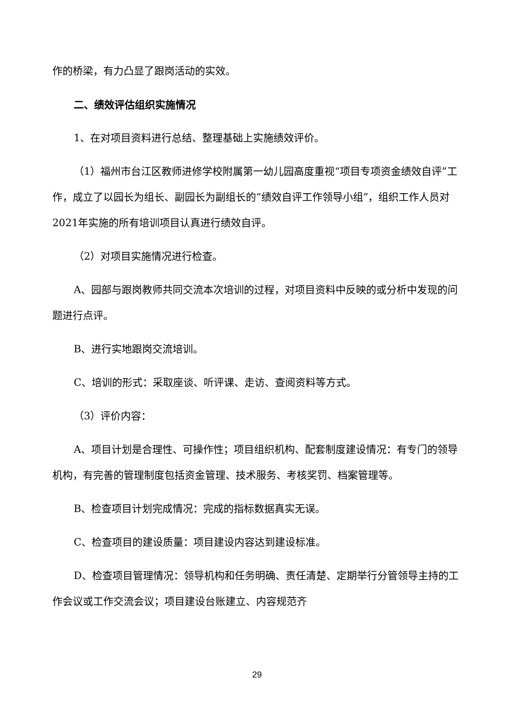作的桥梁，有力凸显了跟岗活动的实效。
二、绩效评估组织实施情况
1、在对项目资料进行总结、整理基础上实施绩效评价。
（1）福州市台江区教师进修学校附属第一幼儿园高度重视“项目专项资金绩效自评”工作，成立了以园长为组长、副园长为副组长的“绩效自评工作领导小组”，组织工作人员对2021年实施的所有培训项目认真进行绩效自评。
（2）对项目实施情况进行检查。
A、园部与跟岗教师共同交流本次培训的过程，对项目资料中反映的或分析中发现的问题进行点评。
B、进行实地跟岗交流培训。
C、培训的形式：采取座谈、听评课、走访、查阅资料等方式。
（3）评价内容：
A、项目计划是合理性、可操作性；项目组织机构、配套制度建设情况：有专门的领导机构，有完善的管理制度包括资金管理、技术服务、考核奖罚、档案管理等。
B、检查项目计划完成情况：完成的指标数据真实无误。
C、检查项目的建设质量：项目建设内容达到建设标准。
D、检查项目管理情况：领导机构和任务明确、责任清楚、定期举行分管领导主持的工作会议或工作交流会议；项目建设台账建立、内容规范齐
29